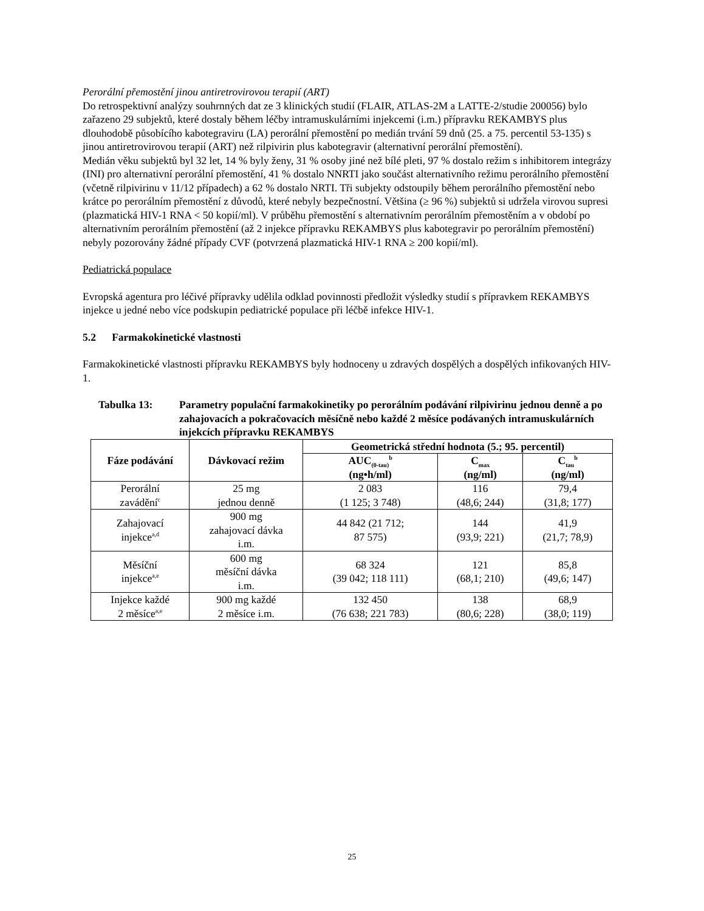Perorální přemostění jinou antiretrovirovou terapií (ART)
Do retrospektivní analýzy souhrnných dat ze 3 klinických studií (FLAIR, ATLAS-2M a LATTE-2/studie 200056) bylo zařazeno 29 subjektů, které dostaly během léčby intramuskulárními injekcemi (i.m.) přípravku REKAMBYS plus dlouhodobě působícího kabotegraviru (LA) perorální přemostění po medián trvání 59 dnů (25. a 75. percentil 53-135) s jinou antiretrovirovou terapií (ART) než rilpivirin plus kabotegravir (alternativní perorální přemostění).
Medián věku subjektů byl 32 let, 14 % byly ženy, 31 % osoby jiné než bílé pleti, 97 % dostalo režim s inhibitorem integrázy (INI) pro alternativní perorální přemostění, 41 % dostalo NNRTI jako součást alternativního režimu perorálního přemostění (včetně rilpivirinu v 11/12 případech) a 62 % dostalo NRTI. Tři subjekty odstoupily během perorálního přemostění nebo krátce po perorálním přemostění z důvodů, které nebyly bezpečnostní. Většina (≥ 96 %) subjektů si udržela virovou supresi (plazmatická HIV-1 RNA < 50 kopií/ml). V průběhu přemostění s alternativním perorálním přemostěním a v období po alternativním perorálním přemostění (až 2 injekce přípravku REKAMBYS plus kabotegravir po perorálním přemostění) nebyly pozorovány žádné případy CVF (potvrzená plazmatická HIV-1 RNA ≥ 200 kopií/ml).
Pediatrická populace
Evropská agentura pro léčivé přípravky udělila odklad povinnosti předložit výsledky studií s přípravkem REKAMBYS injekce u jedné nebo více podskupin pediatrické populace při léčbě infekce HIV-1.
5.2 Farmakokinetické vlastnosti
Farmakokinetické vlastnosti přípravku REKAMBYS byly hodnoceny u zdravých dospělých a dospělých infikovaných HIV-1.
Tabulka 13: Parametry populační farmakokinetiky po perorálním podávání rilpivirinu jednou denně a po zahajovacích a pokračovacích měsíčně nebo každé 2 měsíce podávaných intramuskulárních injekcích přípravku REKAMBYS
| Fáze podávání | Dávkovací režim | Geometrická střední hodnota (5.; 95. percentil) | | |
| --- | --- | --- | --- | --- |
| | | AUC<sub>(0-tau)</sub><sup>b</sup> (ng•h/ml) | C<sub>max</sub> (ng/ml) | C<sub>tau</sub><sup>b</sup> (ng/ml) |
| Perorální zavádění<sup>c</sup> | 25 mg jednou denně | 2 083 (1 125; 3 748) | 116 (48,6; 244) | 79,4 (31,8; 177) |
| Zahajovací injekce<sup>a,d</sup> | 900 mg zahajovací dávka i.m. | 44 842 (21 712; 87 575) | 144 (93,9; 221) | 41,9 (21,7; 78,9) |
| Měsíční injekce<sup>a,e</sup> | 600 mg měsíční dávka i.m. | 68 324 (39 042; 118 111) | 121 (68,1; 210) | 85,8 (49,6; 147) |
| Injekce každé 2 měsíce<sup>a,e</sup> | 900 mg každé 2 měsíce i.m. | 132 450 (76 638; 221 783) | 138 (80,6; 228) | 68,9 (38,0; 119) |
25